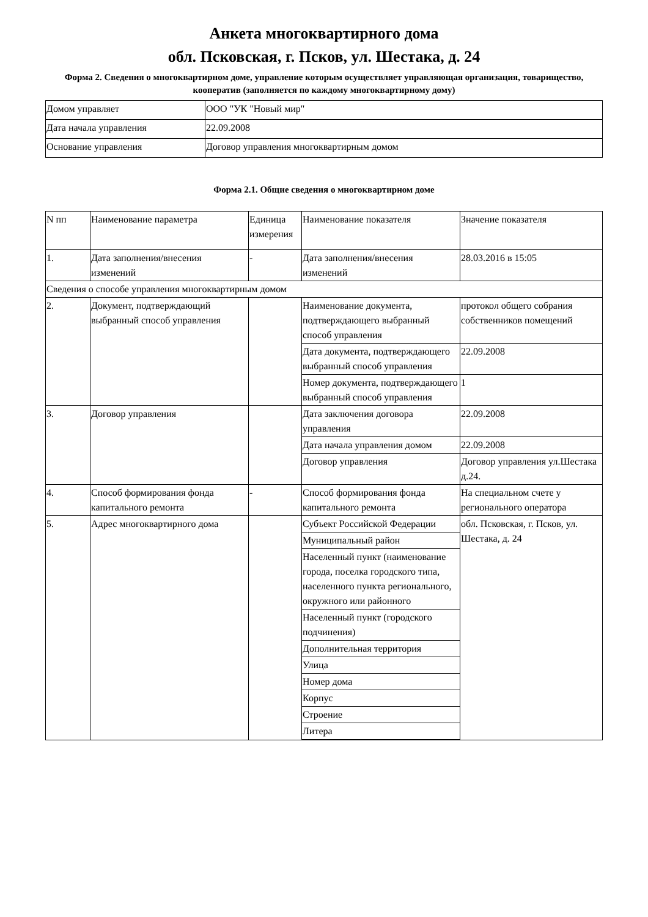Анкета многоквартирного дома
обл. Псковская, г. Псков, ул. Шестака, д. 24
Форма 2. Сведения о многоквартирном доме, управление которым осуществляет управляющая организация, товарищество, кооператив (заполняется по каждому многоквартирному дому)
| Домом управляет | ООО "УК "Новый мир" |
| Дата начала управления | 22.09.2008 |
| Основание управления | Договор управления многоквартирным домом |
Форма 2.1. Общие сведения о многоквартирном доме
| N пп | Наименование параметра | Единица измерения | Наименование показателя | Значение показателя |
| 1. | Дата заполнения/внесения изменений | - | Дата заполнения/внесения изменений | 28.03.2016 в 15:05 |
| Сведения о способе управления многоквартирным домом | | | | |
| 2. | Документ, подтверждающий выбранный способ управления | | Наименование документа, подтверждающего выбранный способ управления | протокол общего собрания собственников помещений |
| | | | Дата документа, подтверждающего выбранный способ управления | 22.09.2008 |
| | | | Номер документа, подтверждающего выбранный способ управления | 1 |
| 3. | Договор управления | | Дата заключения договора управления | 22.09.2008 |
| | | | Дата начала управления домом | 22.09.2008 |
| | | | Договор управления | Договор управления ул.Шестака д.24. |
| 4. | Способ формирования фонда капитального ремонта | - | Способ формирования фонда капитального ремонта | На специальном счете у регионального оператора |
| 5. | Адрес многоквартирного дома | | Субъект Российской Федерации | обл. Псковская, г. Псков, ул. Шестака, д. 24 |
| | | | Муниципальный район | |
| | | | Населенный пункт (наименование города, поселка городского типа, населенного пункта регионального, окружного или районного | |
| | | | Населенный пункт (городского подчинения) | |
| | | | Дополнительная территория | |
| | | | Улица | |
| | | | Номер дома | |
| | | | Корпус | |
| | | | Строение | |
| | | | Литера | |